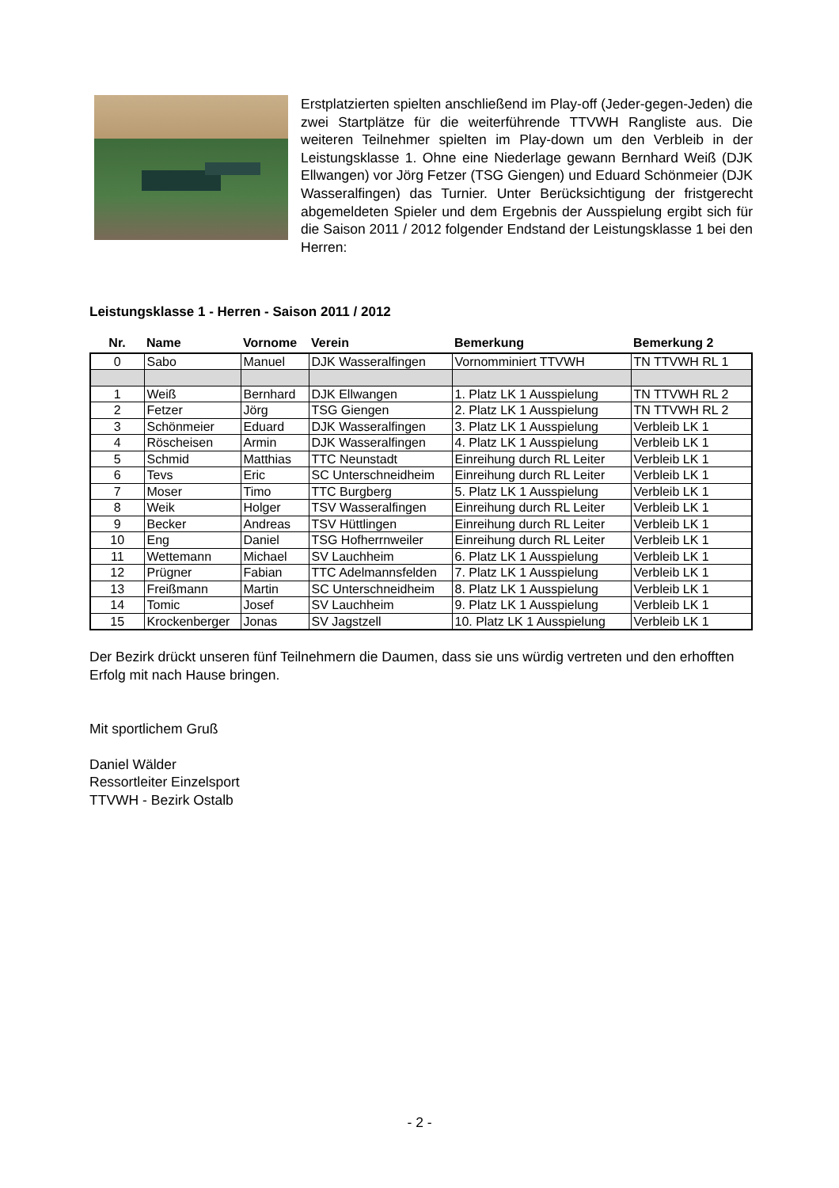Erstplatzierten spielten anschließend im Play-off (Jeder-gegen-Jeden) die zwei Startplätze für die weiterführende TTVWH Rangliste aus. Die weiteren Teilnehmer spielten im Play-down um den Verbleib in der Leistungsklasse 1. Ohne eine Niederlage gewann Bernhard Weiß (DJK Ellwangen) vor Jörg Fetzer (TSG Giengen) und Eduard Schönmeier (DJK Wasseralfingen) das Turnier. Unter Berücksichtigung der fristgerecht abgemeldeten Spieler und dem Ergebnis der Ausspielung ergibt sich für die Saison 2011 / 2012 folgender Endstand der Leistungsklasse 1 bei den Herren:
Leistungsklasse 1 - Herren - Saison 2011 / 2012
| Nr. | Name | Vornome | Verein | Bemerkung | Bemerkung 2 |
| --- | --- | --- | --- | --- | --- |
| 0 | Sabo | Manuel | DJK Wasseralfingen | Vornomminiert TTVWH | TN TTVWH RL 1 |
| 1 | Weiß | Bernhard | DJK Ellwangen | 1. Platz LK 1 Ausspielung | TN TTVWH RL 2 |
| 2 | Fetzer | Jörg | TSG Giengen | 2. Platz LK 1 Ausspielung | TN TTVWH RL 2 |
| 3 | Schönmeier | Eduard | DJK Wasseralfingen | 3. Platz LK 1 Ausspielung | Verbleib LK 1 |
| 4 | Röscheisen | Armin | DJK Wasseralfingen | 4. Platz LK 1 Ausspielung | Verbleib LK 1 |
| 5 | Schmid | Matthias | TTC Neunstadt | Einreihung durch RL Leiter | Verbleib LK 1 |
| 6 | Tevs | Eric | SC Unterschneidheim | Einreihung durch RL Leiter | Verbleib LK 1 |
| 7 | Moser | Timo | TTC Burgberg | 5. Platz LK 1 Ausspielung | Verbleib LK 1 |
| 8 | Weik | Holger | TSV Wasseralfingen | Einreihung durch RL Leiter | Verbleib LK 1 |
| 9 | Becker | Andreas | TSV Hüttlingen | Einreihung durch RL Leiter | Verbleib LK 1 |
| 10 | Eng | Daniel | TSG Hofherrnweiler | Einreihung durch RL Leiter | Verbleib LK 1 |
| 11 | Wettemann | Michael | SV Lauchheim | 6. Platz LK 1 Ausspielung | Verbleib LK 1 |
| 12 | Prügner | Fabian | TTC Adelmannsfelden | 7. Platz LK 1 Ausspielung | Verbleib LK 1 |
| 13 | Freißmann | Martin | SC Unterschneidheim | 8. Platz LK 1 Ausspielung | Verbleib LK 1 |
| 14 | Tomic | Josef | SV Lauchheim | 9. Platz LK 1 Ausspielung | Verbleib LK 1 |
| 15 | Krockenberger | Jonas | SV Jagstzell | 10. Platz LK 1 Ausspielung | Verbleib LK 1 |
Der Bezirk drückt unseren fünf Teilnehmern die Daumen, dass sie uns würdig vertreten und den erhofften Erfolg mit nach Hause bringen.
Mit sportlichem Gruß
Daniel Wälder
Ressortleiter Einzelsport
TTVWH - Bezirk Ostalb
- 2 -